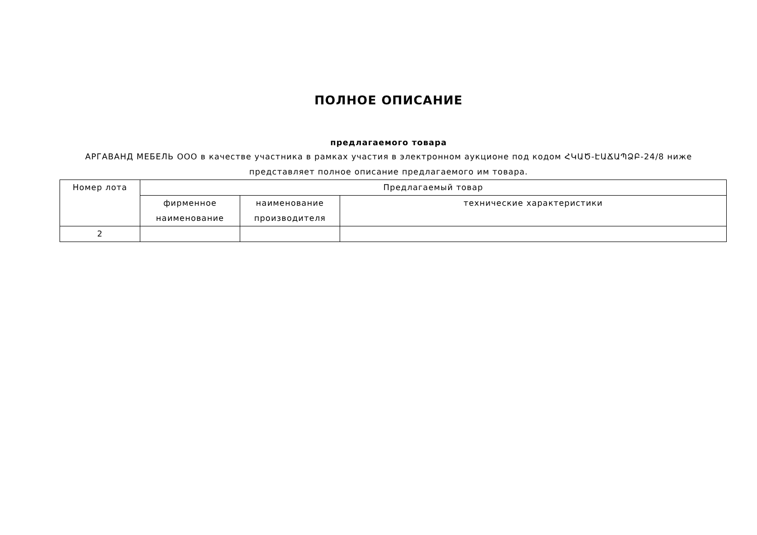ПОЛНОЕ ОПИСАНИЕ
предлагаемого товара
АРГАВАНД МЕБЕЛЬ ООО в качестве участника в рамках участия в электронном аукционе под кодом ՀԿԱԾ-ԷԱՃԱՊՁԲ-24/8 ниже представляет полное описание предлагаемого им товара.
| Номер лота | Предлагаемый товар | | |
| --- | --- | --- | --- |
| | фирменное наименование | наименование производителя | технические характеристики |
| 2 | | | |